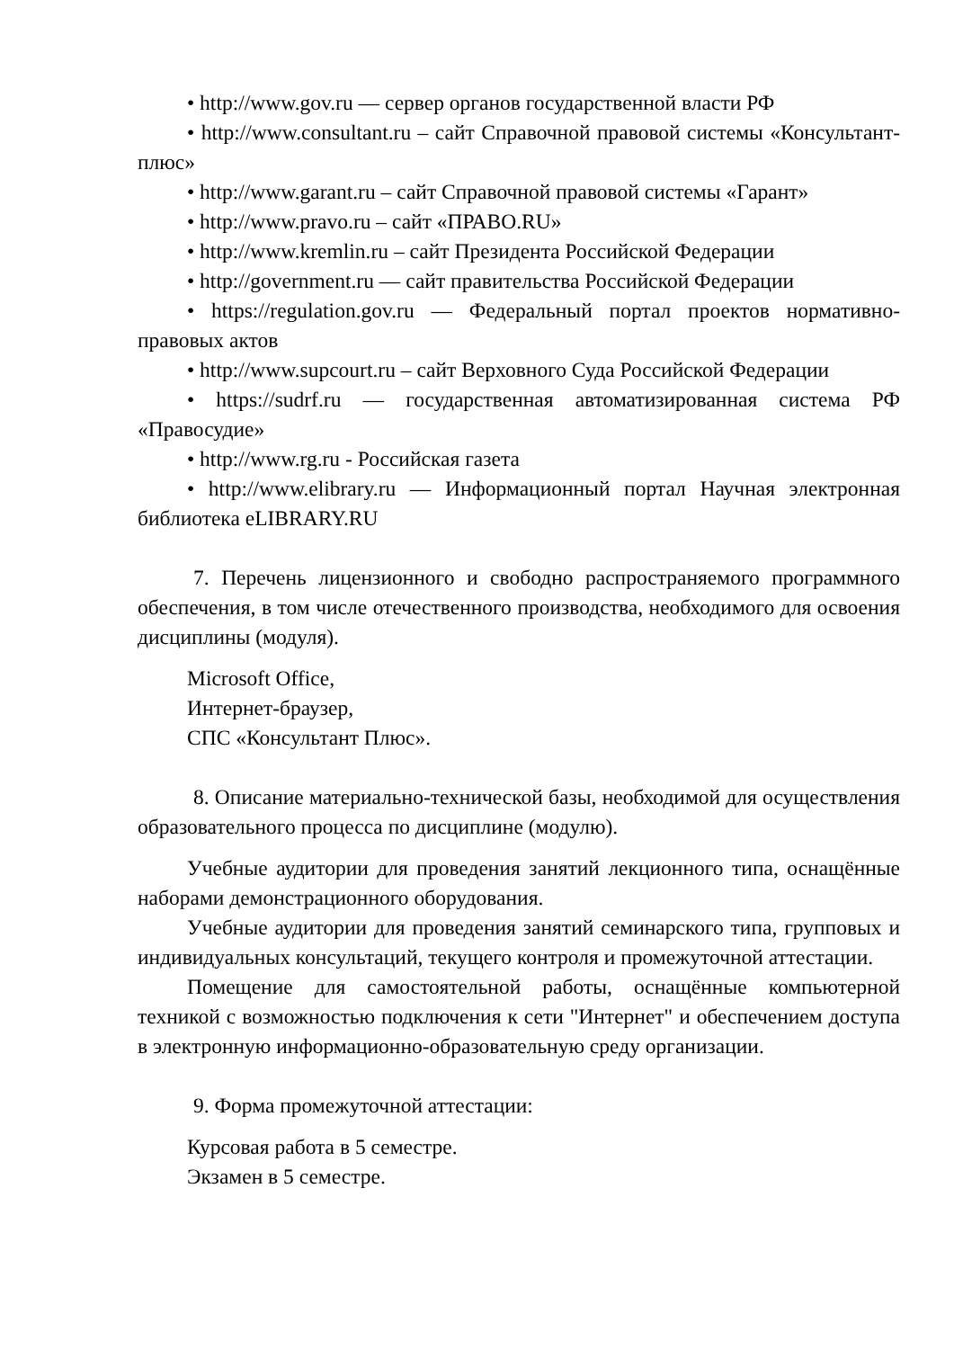• http://www.gov.ru — сервер органов государственной власти РФ
• http://www.consultant.ru – сайт Справочной правовой системы «Консультант-плюс»
• http://www.garant.ru – сайт Справочной правовой системы «Гарант»
• http://www.pravo.ru – сайт «ПРАВО.RU»
• http://www.kremlin.ru – сайт Президента Российской Федерации
• http://government.ru — сайт правительства Российской Федерации
• https://regulation.gov.ru — Федеральный портал проектов нормативно-правовых актов
• http://www.supcourt.ru – сайт Верховного Суда Российской Федерации
• https://sudrf.ru — государственная автоматизированная система РФ «Правосудие»
• http://www.rg.ru - Российская газета
• http://www.elibrary.ru — Информационный портал Научная электронная библиотека eLIBRARY.RU
7. Перечень лицензионного и свободно распространяемого программного обеспечения, в том числе отечественного производства, необходимого для освоения дисциплины (модуля).
Microsoft Office,
Интернет-браузер,
СПС «Консультант Плюс».
8. Описание материально-технической базы, необходимой для осуществления образовательного процесса по дисциплине (модулю).
Учебные аудитории для проведения занятий лекционного типа, оснащённые наборами демонстрационного оборудования.
Учебные аудитории для проведения занятий семинарского типа, групповых и индивидуальных консультаций, текущего контроля и промежуточной аттестации.
Помещение для самостоятельной работы, оснащённые компьютерной техникой с возможностью подключения к сети "Интернет" и обеспечением доступа в электронную информационно-образовательную среду организации.
9. Форма промежуточной аттестации:
Курсовая работа в 5 семестре.
Экзамен в 5 семестре.